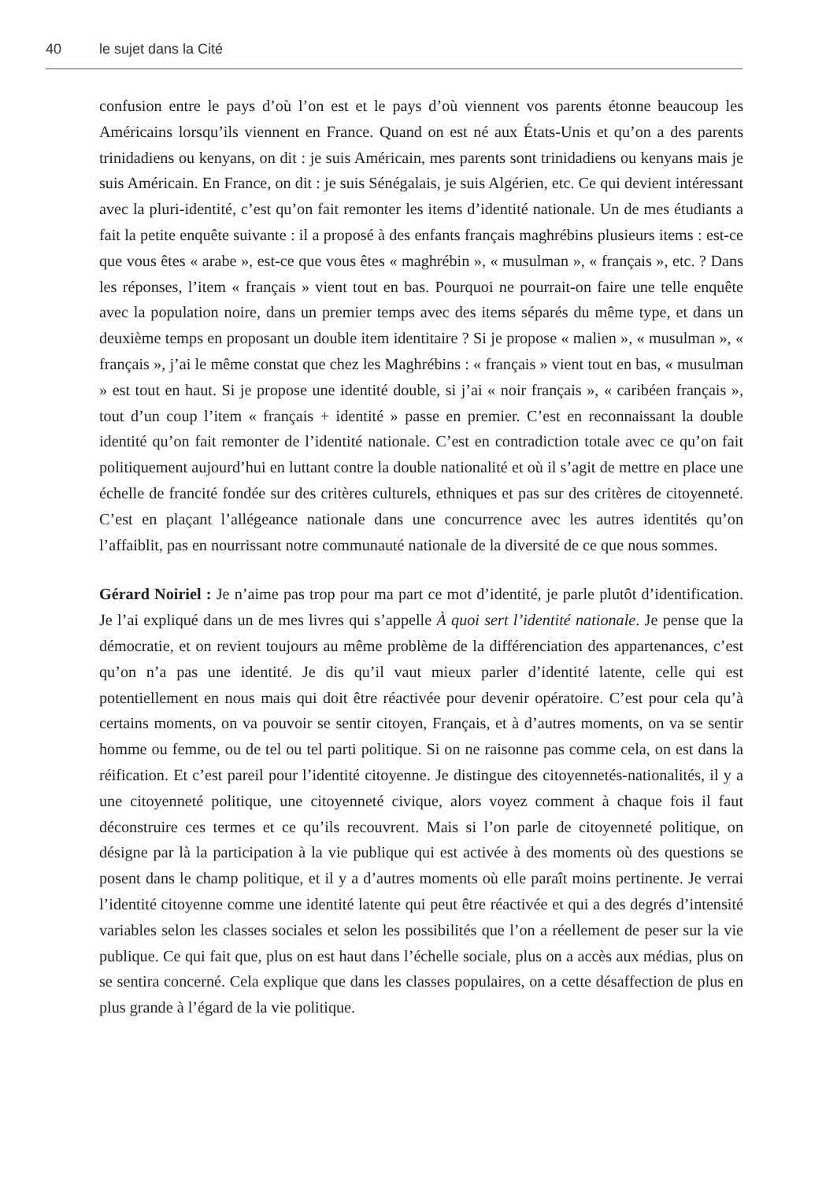40 le sujet dans la Cité
confusion entre le pays d’où l’on est et le pays d’où viennent vos parents étonne beaucoup les Américains lorsqu’ils viennent en France. Quand on est né aux États-Unis et qu’on a des parents trinidadiens ou kenyans, on dit : je suis Américain, mes parents sont trinidadiens ou kenyans mais je suis Américain. En France, on dit : je suis Sénégalais, je suis Algérien, etc. Ce qui devient intéressant avec la pluri-identité, c’est qu’on fait remonter les items d’identité nationale. Un de mes étudiants a fait la petite enquête suivante : il a proposé à des enfants français maghrébins plusieurs items : est-ce que vous êtes « arabe », est-ce que vous êtes « maghrébin », « musulman », « français », etc. ? Dans les réponses, l’item « français » vient tout en bas. Pourquoi ne pourrait-on faire une telle enquête avec la population noire, dans un premier temps avec des items séparés du même type, et dans un deuxième temps en proposant un double item identitaire ? Si je propose « malien », « musulman », « français », j’ai le même constat que chez les Maghrébins : « français » vient tout en bas, « musulman » est tout en haut. Si je propose une identité double, si j’ai « noir français », « caribéen français », tout d’un coup l’item « français + identité » passe en premier. C’est en reconnaissant la double identité qu’on fait remonter de l’identité nationale. C’est en contradiction totale avec ce qu’on fait politiquement aujourd’hui en luttant contre la double nationalité et où il s’agit de mettre en place une échelle de francité fondée sur des critères culturels, ethniques et pas sur des critères de citoyenneté. C’est en plaçant l’allégeance nationale dans une concurrence avec les autres identités qu’on l’affaiblit, pas en nourrissant notre communauté nationale de la diversité de ce que nous sommes.
Gérard Noiriel : Je n’aime pas trop pour ma part ce mot d’identité, je parle plutôt d’identification. Je l’ai expliqué dans un de mes livres qui s’appelle À quoi sert l’identité nationale. Je pense que la démocratie, et on revient toujours au même problème de la différenciation des appartenances, c’est qu’on n’a pas une identité. Je dis qu’il vaut mieux parler d’identité latente, celle qui est potentiellement en nous mais qui doit être réactivée pour devenir opératoire. C’est pour cela qu’à certains moments, on va pouvoir se sentir citoyen, Français, et à d’autres moments, on va se sentir homme ou femme, ou de tel ou tel parti politique. Si on ne raisonne pas comme cela, on est dans la réification. Et c’est pareil pour l’identité citoyenne. Je distingue des citoyennetés-nationalités, il y a une citoyenneté politique, une citoyenneté civique, alors voyez comment à chaque fois il faut déconstruire ces termes et ce qu’ils recouvrent. Mais si l’on parle de citoyenneté politique, on désigne par là la participation à la vie publique qui est activée à des moments où des questions se posent dans le champ politique, et il y a d’autres moments où elle paraît moins pertinente. Je verrai l’identité citoyenne comme une identité latente qui peut être réactivée et qui a des degrés d’intensité variables selon les classes sociales et selon les possibilités que l’on a réellement de peser sur la vie publique. Ce qui fait que, plus on est haut dans l’échelle sociale, plus on a accès aux médias, plus on se sentira concerné. Cela explique que dans les classes populaires, on a cette désaffection de plus en plus grande à l’égard de la vie politique.